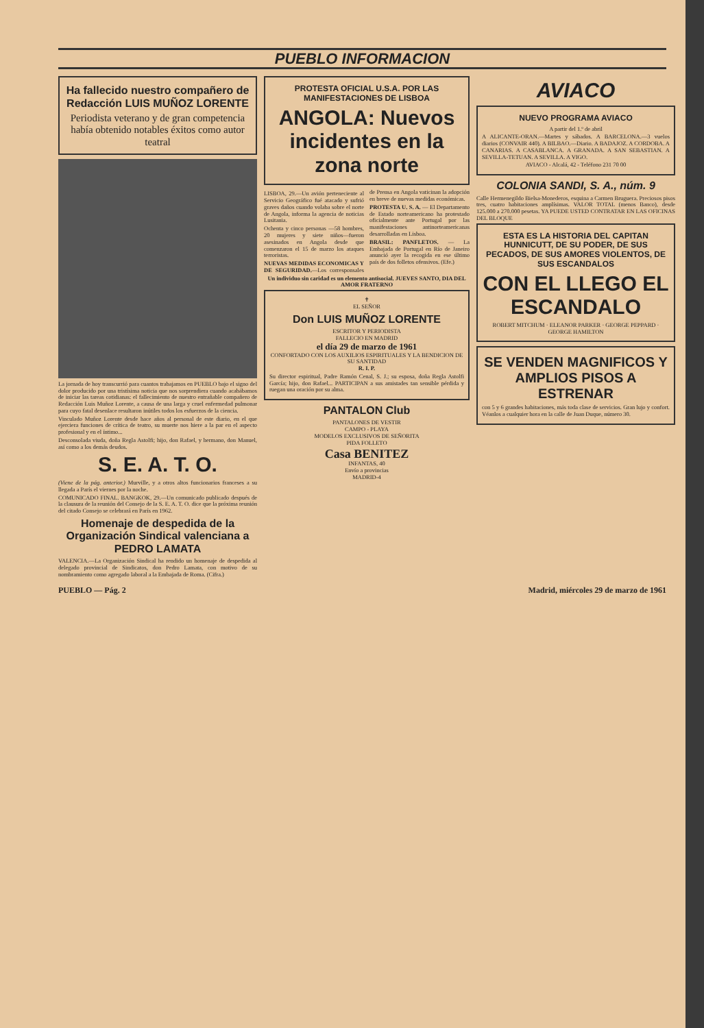PUEBLO INFORMACION
Ha fallecido nuestro compañero de Redacción LUIS MUÑOZ LORENTE
Periodista veterano y de gran competencia había obtenido notables éxitos como autor teatral
La jornada de hoy transcurrió para cuantos trabajamos en PUEBLO bajo el signo del dolor producido por una tristísima noticia que nos sorprendiera cuando acabábamos de iniciar las tareas cotidianas: el fallecimiento de nuestro entrañable compañero de Redacción Luis Muñoz Lorente, a causa de una larga y cruel enfermedad pulmonar para cuyo fatal desenlace resultaron inútiles todos los esfuerzos de la ciencia.
Vinculado Muñoz Lorente desde hace años al personal de este diario, en el que ejerciera funciones de crítica de teatro, su muerte nos hiere a la par en el aspecto profesional y en el íntimo...
Desconsolada viuda, doña Regla Astolfi; hijo, don Rafael, y hermano, don Manuel, así como a los demás deudos.
S. E. A. T. O.
(Viene de la pág. anterior.) Murville, y a otros altos funcionarios franceses a su llegada a París el viernes por la noche.
COMUNICADO FINAL. BANGKOK, 29.—Un comunicado publicado después de la clausura de la reunión del Consejo de la S. E. A. T. O. dice que la próxima reunión del citado Consejo se celebrará en París en 1962.
Homenaje de despedida de la Organización Sindical valenciana a PEDRO LAMATA
VALENCIA.—La Organización Sindical ha rendido un homenaje de despedida al delegado provincial de Sindicatos, don Pedro Lamata, con motivo de su nombramiento como agregado laboral a la Embajada de Roma. (Cifra.)
PROTESTA OFICIAL U.S.A. POR LAS MANIFESTACIONES DE LISBOA
ANGOLA: Nuevos incidentes en la zona norte
LISBOA, 29.—Un avión perteneciente al Servicio Geográfico fué atacado y sufrió graves daños cuando volaba sobre el norte de Angola, informa la agencia de noticias Lusitania.
Ochenta y cinco personas —58 hombres, 20 mujeres y siete niños—fueron asesinados en Angola desde que comenzaron el 15 de marzo los ataques terroristas.
NUEVAS MEDIDAS ECONOMICAS Y DE SEGURIDAD.—Los corresponsales de Prensa en Angola vaticinan la adopción en breve de nuevas medidas económicas.
PROTESTA U. S. A. — El Departamento de Estado norteamericano ha protestado oficialmente ante Portugal por las manifestaciones antinorteamericanas desarrolladas en Lisboa.
BRASIL: PANFLETOS. — La Embajada de Portugal en Río de Janeiro anunció ayer la recogida en ese último país de dos folletos ofensivos. (Efe.)
Un individuo sin caridad es un elemento antisocial. JUEVES SANTO, DIA DEL AMOR FRATERNO
✝
EL SEÑOR
Don LUIS MUÑOZ LORENTE
ESCRITOR Y PERIODISTA
FALLECIO EN MADRID
el día 29 de marzo de 1961
CONFORTADO CON LOS AUXILIOS ESPIRITUALES Y LA BENDICION DE SU SANTIDAD
R. I. P.
Su director espiritual, Padre Ramón Cenal, S. J.; su esposa, doña Regla Astolfi García; hijo, don Rafael... PARTICIPAN a sus amistades tan sensible pérdida y ruegan una oración por su alma.
PANTALON Club
PANTALONES DE VESTIR
CAMPO - PLAYA
MODELOS EXCLUSIVOS DE SEÑORITA
PIDA FOLLETO
Casa BENITEZ
INFANTAS, 40
Envío a provincias
MADRID-4
AVIACO
NUEVO PROGRAMA AVIACO
A partir del 1.º de abril
A ALICANTE-ORAN.—Martes y sábados. A BARCELONA.—3 vuelos diarios (CONVAIR 440). A BILBAO.—Diario. A BADAJOZ. A CORDOBA. A CANARIAS. A CASABLANCA. A GRANADA. A SAN SEBASTIAN. A SEVILLA-TETUAN. A SEVILLA. A VIGO.
AVIACO - Alcalá, 42 - Teléfono 231 70 00
COLONIA SANDI, S. A., núm. 9
Calle Hermenegildo Bielsa-Monederos, esquina a Carmen Bruguera. Preciosos pisos tres, cuatro habitaciones amplísimas. VALOR TOTAL (menos Banco), desde 125.000 a 270.000 pesetas. YA PUEDE USTED CONTRATAR EN LAS OFICINAS DEL BLOQUE
ESTA ES LA HISTORIA DEL CAPITAN HUNNICUTT, DE SU PODER, DE SUS PECADOS, DE SUS AMORES VIOLENTOS, DE SUS ESCANDALOS
CON EL LLEGO EL ESCANDALO
ROBERT MITCHUM · ELEANOR PARKER · GEORGE PEPPARD · GEORGE HAMILTON
SE VENDEN MAGNIFICOS Y AMPLIOS PISOS A ESTRENAR
con 5 y 6 grandes habitaciones, más toda clase de servicios. Gran lujo y confort. Véanlos a cualquier hora en la calle de Juan Duque, número 30.
PUEBLO — Pág. 2 Madrid, miércoles 29 de marzo de 1961